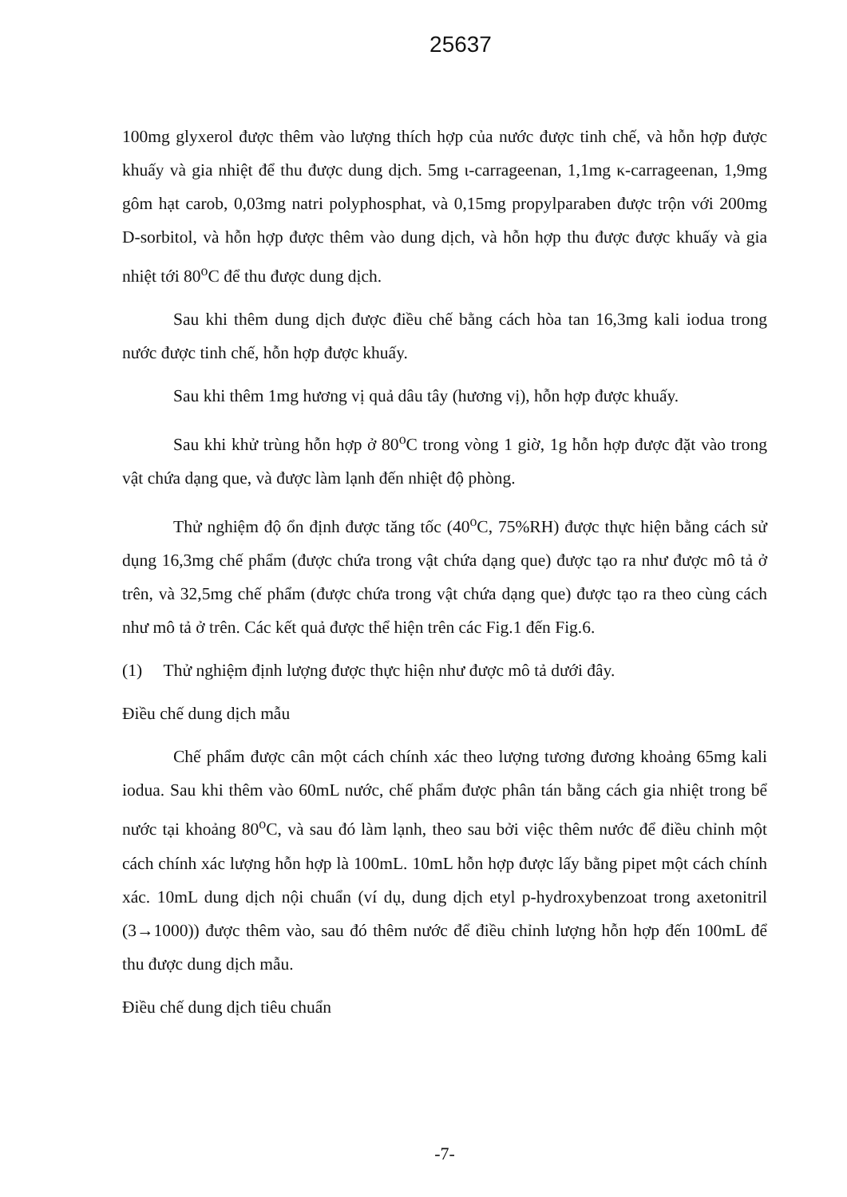25637
100mg glyxerol được thêm vào lượng thích hợp của nước được tinh chế, và hỗn hợp được khuấy và gia nhiệt để thu được dung dịch. 5mg ι-carrageenan, 1,1mg κ-carrageenan, 1,9mg gôm hạt carob, 0,03mg natri polyphosphat, và 0,15mg propylparaben được trộn với 200mg D-sorbitol, và hỗn hợp được thêm vào dung dịch, và hỗn hợp thu được được khuấy và gia nhiệt tới 80<sup>o</sup>C để thu được dung dịch.
Sau khi thêm dung dịch được điều chế bằng cách hòa tan 16,3mg kali iodua trong nước được tinh chế, hỗn hợp được khuấy.
Sau khi thêm 1mg hương vị quả dâu tây (hương vị), hỗn hợp được khuấy.
Sau khi khử trùng hỗn hợp ở 80<sup>o</sup>C trong vòng 1 giờ, 1g hỗn hợp được đặt vào trong vật chứa dạng que, và được làm lạnh đến nhiệt độ phòng.
Thử nghiệm độ ổn định được tăng tốc (40<sup>o</sup>C, 75%RH) được thực hiện bằng cách sử dụng 16,3mg chế phẩm (được chứa trong vật chứa dạng que) được tạo ra như được mô tả ở trên, và 32,5mg chế phẩm (được chứa trong vật chứa dạng que) được tạo ra theo cùng cách như mô tả ở trên. Các kết quả được thể hiện trên các Fig.1 đến Fig.6.
(1) Thử nghiệm định lượng được thực hiện như được mô tả dưới đây.
Điều chế dung dịch mẫu
Chế phẩm được cân một cách chính xác theo lượng tương đương khoảng 65mg kali iodua. Sau khi thêm vào 60mL nước, chế phẩm được phân tán bằng cách gia nhiệt trong bể nước tại khoảng 80<sup>o</sup>C, và sau đó làm lạnh, theo sau bởi việc thêm nước để điều chỉnh một cách chính xác lượng hỗn hợp là 100mL. 10mL hỗn hợp được lấy bằng pipet một cách chính xác. 10mL dung dịch nội chuẩn (ví dụ, dung dịch etyl p-hydroxybenzoat trong axetonitril (3→1000)) được thêm vào, sau đó thêm nước để điều chỉnh lượng hỗn hợp đến 100mL để thu được dung dịch mẫu.
Điều chế dung dịch tiêu chuẩn
-7-